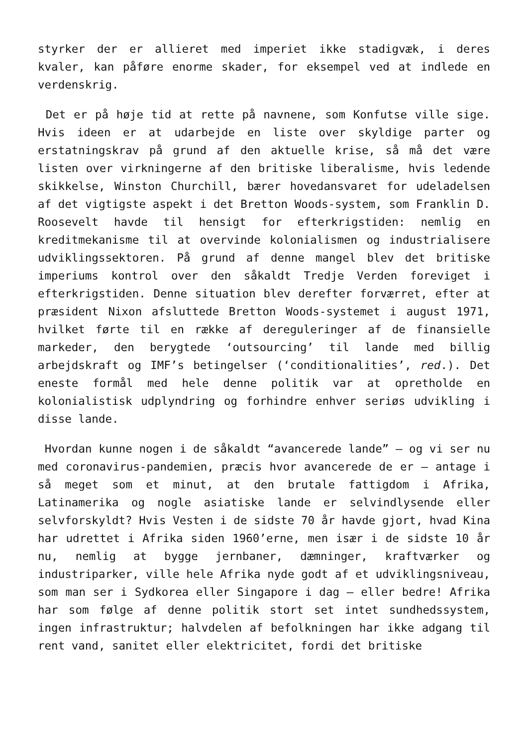styrker der er allieret med imperiet ikke stadigvæk, i deres kvaler, kan påføre enorme skader, for eksempel ved at indlede en verdenskrig.
Det er på høje tid at rette på navnene, som Konfutse ville sige. Hvis ideen er at udarbejde en liste over skyldige parter og erstatningskrav på grund af den aktuelle krise, så må det være listen over virkningerne af den britiske liberalisme, hvis ledende skikkelse, Winston Churchill, bærer hovedansvaret for udeladelsen af det vigtigste aspekt i det Bretton Woods-system, som Franklin D. Roosevelt havde til hensigt for efterkrigstiden: nemlig en kreditmekanisme til at overvinde kolonialismen og industrialisere udviklingssektoren. På grund af denne mangel blev det britiske imperiums kontrol over den såkaldt Tredje Verden foreviget i efterkrigstiden. Denne situation blev derefter forværret, efter at præsident Nixon afsluttede Bretton Woods-systemet i august 1971, hvilket førte til en række af dereguleringer af de finansielle markeder, den berygtede ‘outsourcing’ til lande med billig arbejdskraft og IMF’s betingelser (‘conditionalities’, red.). Det eneste formål med hele denne politik var at opretholde en kolonialistisk udplyndring og forhindre enhver seriøs udvikling i disse lande.
Hvordan kunne nogen i de såkaldt “avancerede lande” – og vi ser nu med coronavirus-pandemien, præcis hvor avancerede de er – antage i så meget som et minut, at den brutale fattigdom i Afrika, Latinamerika og nogle asiatiske lande er selvindlysende eller selvforskyldt? Hvis Vesten i de sidste 70 år havde gjort, hvad Kina har udrettet i Afrika siden 1960’erne, men især i de sidste 10 år nu, nemlig at bygge jernbaner, dæmninger, kraftværker og industriparker, ville hele Afrika nyde godt af et udviklingsniveau, som man ser i Sydkorea eller Singapore i dag – eller bedre! Afrika har som følge af denne politik stort set intet sundhedssystem, ingen infrastruktur; halvdelen af befolkningen har ikke adgang til rent vand, sanitet eller elektricitet, fordi det britiske